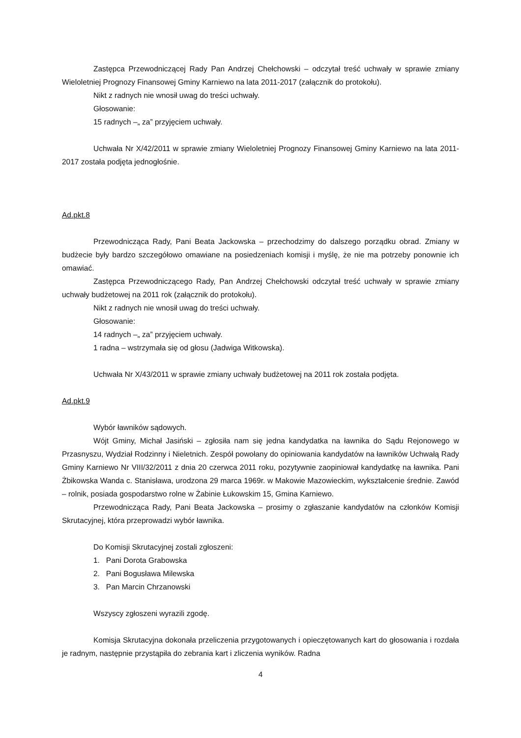Zastępca Przewodniczącej Rady Pan Andrzej Chełchowski – odczytał treść uchwały w sprawie zmiany Wieloletniej Prognozy Finansowej Gminy Karniewo na lata 2011-2017 (załącznik do protokołu).
Nikt z radnych nie wnosił uwag do treści uchwały.
Głosowanie:
15 radnych –„ za” przyjęciem uchwały.
Uchwała Nr X/42/2011 w sprawie zmiany Wieloletniej Prognozy Finansowej Gminy Karniewo na lata 2011-2017 została podjęta jednogłośnie.
Ad.pkt.8
Przewodnicząca Rady, Pani Beata Jackowska – przechodzimy do dalszego porządku obrad. Zmiany w budżecie były bardzo szczegółowo omawiane na posiedzeniach komisji i myślę, że nie ma potrzeby ponownie ich omawiać.
Zastępca Przewodniczącego Rady, Pan Andrzej Chełchowski odczytał treść uchwały w sprawie zmiany uchwały budżetowej na 2011 rok (załącznik do protokołu).
Nikt z radnych nie wnosił uwag do treści uchwały.
Głosowanie:
14 radnych –„ za” przyjęciem uchwały.
1 radna – wstrzymała się od głosu (Jadwiga Witkowska).
Uchwała Nr X/43/2011 w sprawie zmiany uchwały budżetowej na 2011 rok została podjęta.
Ad.pkt.9
Wybór ławników sądowych.
Wójt Gminy, Michał Jasiński – zgłosiła nam się jedna kandydatka na ławnika do Sądu Rejonowego w Przasnyszu, Wydział Rodzinny i Nieletnich. Zespół powołany do opiniowania kandydatów na ławników Uchwałą Rady Gminy Karniewo Nr VIII/32/2011 z dnia 20 czerwca 2011 roku, pozytywnie zaopiniował kandydatkę na ławnika. Pani Żbikowska Wanda c. Stanisława, urodzona 29 marca 1969r. w Makowie Mazowieckim, wykształcenie średnie. Zawód – rolnik, posiada gospodarstwo rolne w Żabinie Łukowskim 15, Gmina Karniewo.
Przewodnicząca Rady, Pani Beata Jackowska – prosimy o zgłaszanie kandydatów na członków Komisji Skrutacyjnej, która przeprowadzi wybór ławnika.
Do Komisji Skrutacyjnej zostali zgłoszeni:
1. Pani Dorota Grabowska
2. Pani Bogusława Milewska
3. Pan Marcin Chrzanowski
Wszyscy zgłoszeni wyrazili zgodę.
Komisja Skrutacyjna dokonała przeliczenia przygotowanych i opieczętowanych kart do głosowania i rozdała je radnym, następnie przystąpiła do zebrania kart i zliczenia wyników. Radna
4